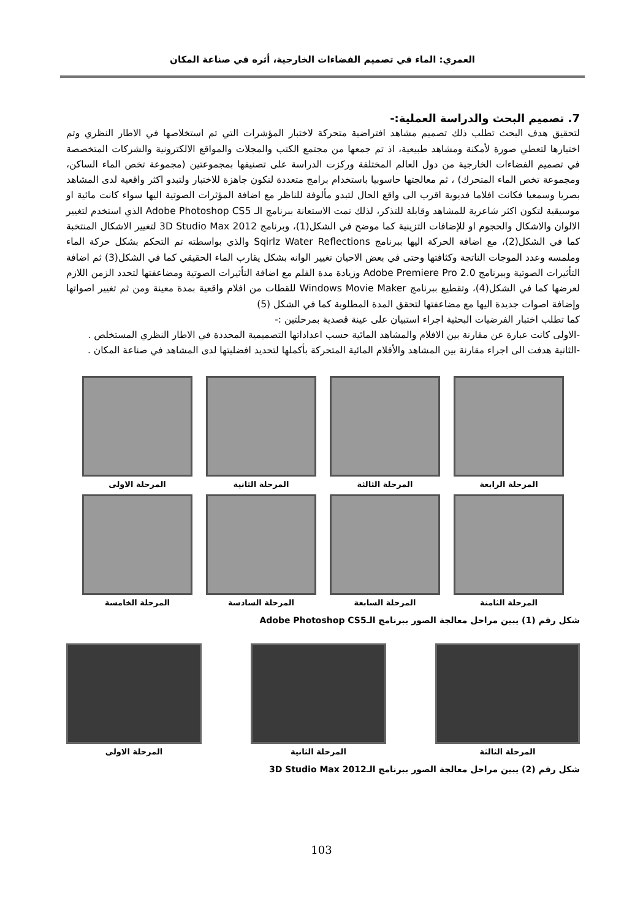العمري: الماء في تصميم الفضاءات الخارجية، أثره في صناعة المكان
7. تصميم البحث والدراسة العملية:-
لتحقيق هدف البحث تطلب ذلك تصميم مشاهد افتراضية متحركة لاختبار المؤشرات التي تم استخلاصها في الاطار النظري وتم اختيارها لتعطي صورة لأمكنة ومشاهد طبيعية، اذ تم جمعها من مجتمع الكتب والمجلات والمواقع الالكترونية والشركات المتخصصة في تصميم الفضاءات الخارجية من دول العالم المختلفة وركزت الدراسة على تصنيفها بمجموعتين (مجموعة تخص الماء الساكن، ومجموعة تخص الماء المتحرك) ، ثم معالجتها حاسوبيا باستخدام برامج متعددة لتكون جاهزة للاختبار ولتبدو اكثر واقعية لدى المشاهد بصريا وسمعيا فكانت افلاما فديوية اقرب الى واقع الحال لتبدو مألوفة للناظر مع اضافة المؤثرات الصوتية اليها سواء كانت مائية او موسيقية لتكون اكثر شاعرية للمشاهد وقابلة للتذكر، لذلك تمت الاستعانة ببرنامج الـ Adobe Photoshop CS5 الذي استخدم لتغيير الالوان والاشكال والحجوم او للإضافات التزينية كما موضح في الشكل(1)، وبرنامج 3D Studio Max 2012 لتغيير الاشكال المنتخبة كما في الشكل(2)، مع اضافة الحركة اليها ببرنامج Sqirlz Water Reflections والذي بواسطته تم التحكم بشكل حركة الماء وملمسه وعدد الموجات الناتجة وكثافتها وحتى في بعض الاحيان تغيير الوانه بشكل يقارب الماء الحقيقي كما في الشكل(3) ثم اضافة التأثيرات الصوتية وببرنامج Adobe Premiere Pro 2.0 وزيادة مدة الفلم مع اضافة التأثيرات الصوتية ومضاعفتها لتحدد الزمن اللازم لعرضها كما في الشكل(4)، وتقطيع ببرنامج Windows Movie Maker للقطات من افلام واقعية بمدة معينة ومن ثم تغيير اصواتها وإضافة اصوات جديدة اليها مع مضاعفتها لتحقق المدة المطلوبة كما في الشكل (5)
كما تطلب اختبار الفرضيات البحثية اجراء استبيان على عينة قصدية بمرحلتين :-
-الاولى كانت عبارة عن مقارنة بين الافلام والمشاهد المائية حسب اعداداتها التصميمية المحددة في الاطار النظري المستخلص .
-الثانية هدفت الى اجراء مقارنة بين المشاهد والأفلام المائية المتحركة بأكملها لتحديد افضليتها لدى المشاهد في صناعة المكان .
المرحلة الرابعة
المرحلة الثالثة
المرحلة الثانية
المرحلة الاولى
المرحلة الثامنة
المرحلة السابعة
المرحلة السادسة
المرحلة الخامسة
شكل رقم (1) يبين مراحل معالجة الصور ببرنامج الـAdobe Photoshop CS5
المرحلة الثالثة المرحلة الثانية المرحلة الاولى
شكل رقم (2) يبين مراحل معالجة الصور ببرنامج الـ3D Studio Max 2012
103